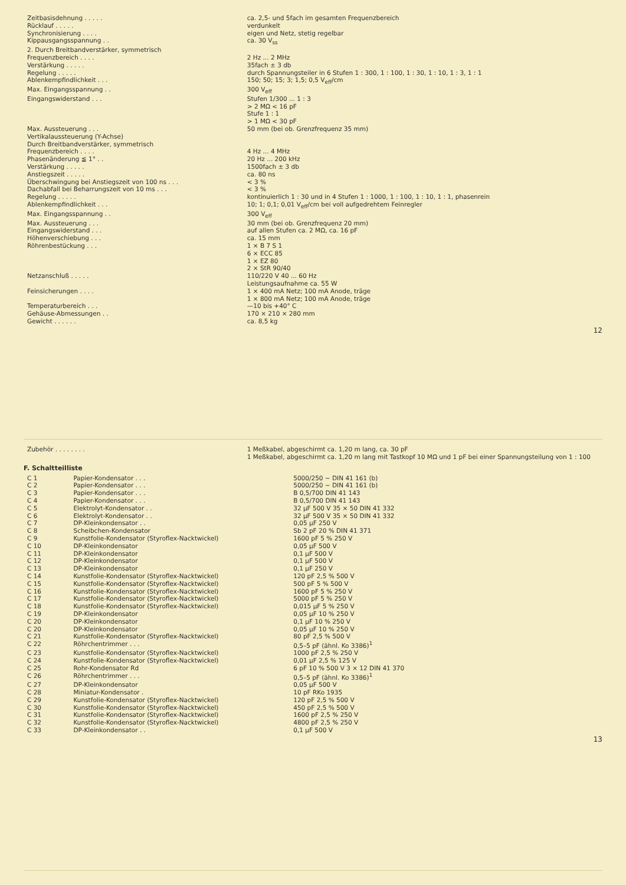| Zeitbasisdehnung . . . . . | ca. 2,5- und 5fach im gesamten Frequenzbereich |
| Rücklauf . . . . . | verdunkelt |
| Synchronisierung . . . . | eigen und Netz, stetig regelbar |
| Kippausgangsspannung . . | ca. 30 V<sub>ss</sub> |
| 2. Durch Breitbandverstärker, symmetrisch | |
| Frequenzbereich . . . . | 2 Hz ... 2 MHz |
| Verstärkung . . . . . | 35fach ± 3 db |
| Regelung . . . . . | durch Spannungsteiler in 6 Stufen 1 : 300, 1 : 100, 1 : 30, 1 : 10, 1 : 3, 1 : 1 |
| Ablenkempfindlichkeit . . . | 150; 50; 15; 3; 1,5; 0,5 V<sub>eff</sub>/cm |
| Max. Eingangsspannung . . | 300 V<sub>eff</sub> |
| Eingangswiderstand . . . | Stufen 1/300 ... 1 : 3 > 2 MΩ < 16 pF Stufe 1 : 1 > 1 MΩ < 30 pF |
| Max. Aussteuerung . . . | 50 mm (bei ob. Grenzfrequenz 35 mm) |
| Vertikalaussteuerung (Y-Achse) Durch Breitbandverstärker, symmetrisch | |
| Frequenzbereich . . . . | 4 Hz ... 4 MHz |
| Phasenänderung ≦ 1° . . | 20 Hz ... 200 kHz |
| Verstärkung . . . . . | 1500fach ± 3 db |
| Anstiegszeit . . . . . | ca. 80 ns |
| Überschwingung bei Anstiegszeit von 100 ns . . . | < 3 % |
| Dachabfall bei Beharrungszeit von 10 ms . . . | < 3 % |
| Regelung . . . . . | kontinuierlich 1 : 30 und in 4 Stufen 1 : 1000, 1 : 100, 1 : 10, 1 : 1, phasenrein |
| Ablenkempfindlichkeit . . . | 10; 1; 0,1; 0,01 V<sub>eff</sub>/cm bei voll aufgedrehtem Feinregler |
| Max. Eingangsspannung . . | 300 V<sub>eff</sub> |
| Max. Aussteuerung . . . | 30 mm (bei ob. Grenzfrequenz 20 mm) |
| Eingangswiderstand . . . | auf allen Stufen ca. 2 MΩ, ca. 16 pF |
| Höhenverschiebung . . . | ca. 15 mm |
| Röhrenbestückung . . . | 1 × B 7 S 1 6 × ECC 85 1 × EZ 80 2 × StR 90/40 |
| Netzanschluß . . . . . | 110/220 V 40 ... 60 Hz Leistungsaufnahme ca. 55 W |
| Feinsicherungen . . . . | 1 × 400 mA Netz; 100 mA Anode, träge 1 × 800 mA Netz; 100 mA Anode, träge |
| Temperaturbereich . . . | —10 bis +40° C |
| Gehäuse-Abmessungen . . | 170 × 210 × 280 mm |
| Gewicht . . . . . . | ca. 8,5 kg |
12
| Zubehör . . . . . . . . | 1 Meßkabel, abgeschirmt ca. 1,20 m lang, ca. 30 pF 1 Meßkabel, abgeschirmt ca. 1,20 m lang mit Tastkopf 10 MΩ und 1 pF bei einer Spannungsteilung von 1 : 100 |
F. Schaltteilliste
| C 1 | Papier-Kondensator . . . | 5000/250 ~ DIN 41 161 (b) |
| C 2 | Papier-Kondensator . . . | 5000/250 ~ DIN 41 161 (b) |
| C 3 | Papier-Kondensator . . . | B 0,5/700 DIN 41 143 |
| C 4 | Papier-Kondensator . . . | B 0,5/700 DIN 41 143 |
| C 5 | Elektrolyt-Kondensator . . | 32 μF 500 V 35 × 50 DIN 41 332 |
| C 6 | Elektrolyt-Kondensator . . | 32 μF 500 V 35 × 50 DIN 41 332 |
| C 7 | DP-Kleinkondensator . . | 0,05 μF 250 V |
| C 8 | Scheibchen-Kondensator | Sb 2 pF 20 % DIN 41 371 |
| C 9 | Kunstfolie-Kondensator (Styroflex-Nacktwickel) | 1600 pF 5 % 250 V |
| C 10 | DP-Kleinkondensator | 0,05 μF 500 V |
| C 11 | DP-Kleinkondensator | 0,1 μF 500 V |
| C 12 | DP-Kleinkondensator | 0,1 μF 500 V |
| C 13 | DP-Kleinkondensator | 0,1 μF 250 V |
| C 14 | Kunstfolie-Kondensator (Styroflex-Nacktwickel) | 120 pF 2,5 % 500 V |
| C 15 | Kunstfolie-Kondensator (Styroflex-Nacktwickel) | 500 pF 5 % 500 V |
| C 16 | Kunstfolie-Kondensator (Styroflex-Nacktwickel) | 1600 pF 5 % 250 V |
| C 17 | Kunstfolie-Kondensator (Styroflex-Nacktwickel) | 5000 pF 5 % 250 V |
| C 18 | Kunstfolie-Kondensator (Styroflex-Nacktwickel) | 0,015 μF 5 % 250 V |
| C 19 | DP-Kleinkondensator | 0,05 μF 10 % 250 V |
| C 20 | DP-Kleinkondensator | 0,1 μF 10 % 250 V |
| C 20 | DP-Kleinkondensator | 0,05 μF 10 % 250 V |
| C 21 | Kunstfolie-Kondensator (Styroflex-Nacktwickel) | 80 pF 2,5 % 500 V |
| C 22 | Röhrchentrimmer . . . | 0,5–5 pF (ähnl. Ko 3386)<sup>1</sup> |
| C 23 | Kunstfolie-Kondensator (Styroflex-Nacktwickel) | 1000 pF 2,5 % 250 V |
| C 24 | Kunstfolie-Kondensator (Styroflex-Nacktwickel) | 0,01 μF 2,5 % 125 V |
| C 25 | Rohr-Kondensator Rd | 6 pF 10 % 500 V 3 × 12 DIN 41 370 |
| C 26 | Röhrchentrimmer . . . | 0,5–5 pF (ähnl. Ko 3386)<sup>1</sup> |
| C 27 | DP-Kleinkondensator | 0,05 μF 500 V |
| C 28 | Miniatur-Kondensator . | 10 pF RKo 1935 |
| C 29 | Kunstfolie-Kondensator (Styroflex-Nacktwickel) | 120 pF 2,5 % 500 V |
| C 30 | Kunstfolie-Kondensator (Styroflex-Nacktwickel) | 450 pF 2,5 % 500 V |
| C 31 | Kunstfolie-Kondensator (Styroflex-Nacktwickel) | 1600 pF 2,5 % 250 V |
| C 32 | Kunstfolie-Kondensator (Styroflex-Nacktwickel) | 4800 pF 2,5 % 250 V |
| C 33 | DP-Kleinkondensator . . | 0,1 μF 500 V |
13